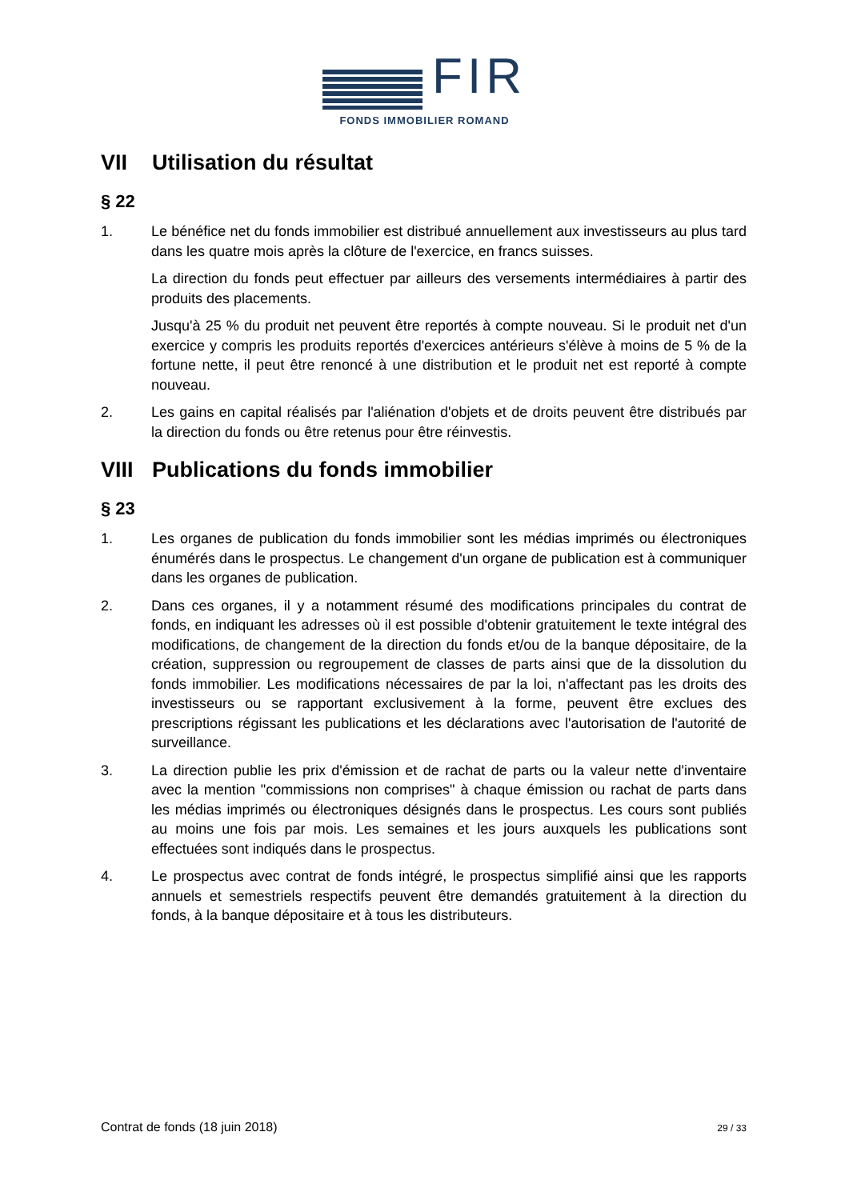FIR
FONDS IMMOBILIER ROMAND
VII Utilisation du résultat
§ 22
1. Le bénéfice net du fonds immobilier est distribué annuellement aux investisseurs au plus tard dans les quatre mois après la clôture de l'exercice, en francs suisses.
La direction du fonds peut effectuer par ailleurs des versements intermédiaires à partir des produits des placements.
Jusqu'à 25 % du produit net peuvent être reportés à compte nouveau. Si le produit net d'un exercice y compris les produits reportés d'exercices antérieurs s'élève à moins de 5 % de la fortune nette, il peut être renoncé à une distribution et le produit net est reporté à compte nouveau.
2. Les gains en capital réalisés par l'aliénation d'objets et de droits peuvent être distribués par la direction du fonds ou être retenus pour être réinvestis.
VIII Publications du fonds immobilier
§ 23
1. Les organes de publication du fonds immobilier sont les médias imprimés ou électroniques énumérés dans le prospectus. Le changement d'un organe de publication est à communiquer dans les organes de publication.
2. Dans ces organes, il y a notamment résumé des modifications principales du contrat de fonds, en indiquant les adresses où il est possible d'obtenir gratuitement le texte intégral des modifications, de changement de la direction du fonds et/ou de la banque dépositaire, de la création, suppression ou regroupement de classes de parts ainsi que de la dissolution du fonds immobilier. Les modifications nécessaires de par la loi, n'affectant pas les droits des investisseurs ou se rapportant exclusivement à la forme, peuvent être exclues des prescriptions régissant les publications et les déclarations avec l'autorisation de l'autorité de surveillance.
3. La direction publie les prix d'émission et de rachat de parts ou la valeur nette d'inventaire avec la mention "commissions non comprises" à chaque émission ou rachat de parts dans les médias imprimés ou électroniques désignés dans le prospectus. Les cours sont publiés au moins une fois par mois. Les semaines et les jours auxquels les publications sont effectuées sont indiqués dans le prospectus.
4. Le prospectus avec contrat de fonds intégré, le prospectus simplifié ainsi que les rapports annuels et semestriels respectifs peuvent être demandés gratuitement à la direction du fonds, à la banque dépositaire et à tous les distributeurs.
Contrat de fonds (18 juin 2018) 29 / 33